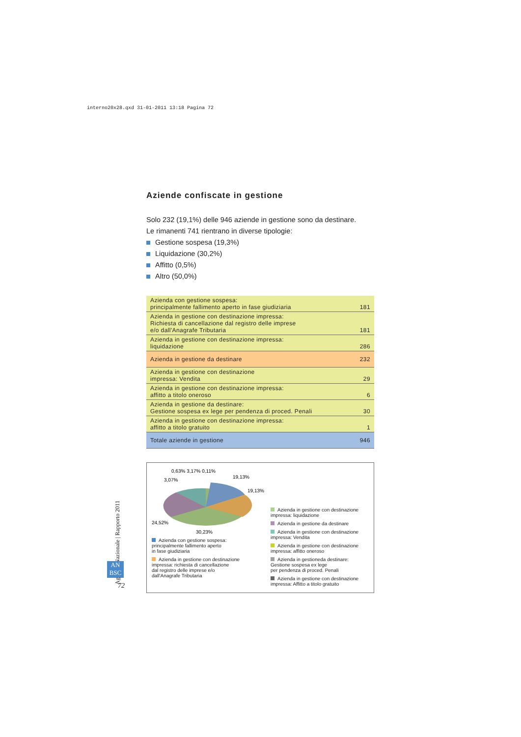interno20x28.qxd 31-01-2011 13:18 Pagina 72
Aziende confiscate in gestione
Solo 232 (19,1%) delle 946 aziende in gestione sono da destinare.
Le rimanenti 741 rientrano in diverse tipologie:
Gestione sospesa (19,3%)
Liquidazione (30,2%)
Affitto (0,5%)
Altro (50,0%)
| Azienda con gestione sospesa: principalmente fallimento aperto in fase giudiziaria | 181 |
| Azienda in gestione con destinazione impressa: Richiesta di cancellazione dal registro delle imprese e/o dall'Anagrafe Tributaria | 181 |
| Azienda in gestione con destinazione impressa: liquidazione | 286 |
| Azienda in gestione da destinare | 232 |
| Azienda in gestione con destinazione impressa: Vendita | 29 |
| Azienda in gestione con destinazione impressa: affitto a titolo oneroso | 6 |
| Azienda in gestione da destinare: Gestione sospesa ex lege per pendenza di proced. Penali | 30 |
| Azienda in gestione con destinazione impressa: affitto a titolo gratuito | 1 |
| Totale aziende in gestione | 946 |
0,63% 3,17% 0,11%
3,07%
19,13%
19,13%
24,52%
30,23%
Azienda con gestione sospesa:
principalmente fallimento aperto
in fase giudiziaria
Azienda in gestione con destinazione
impressa: richiesta di cancellazione
dal registro delle imprese e/o
dall'Anagrafe Tributaria
Azienda in gestione con destinazione
impressa: liquidazione
Azienda in gestione da destinare
Azienda in gestione con destinazione
impressa: Vendita
Azienda in gestione con destinazione
impressa: affitto oneroso
Azienda in gestioneda destinare:
Gestione sospesa ex lege
per pendenza di proced. Penali
Azienda in gestione con destinazione
impressa: Affitto a titolo gratuito
Agenzia Nazionale | Rapporto 2011
AN
BSC
72